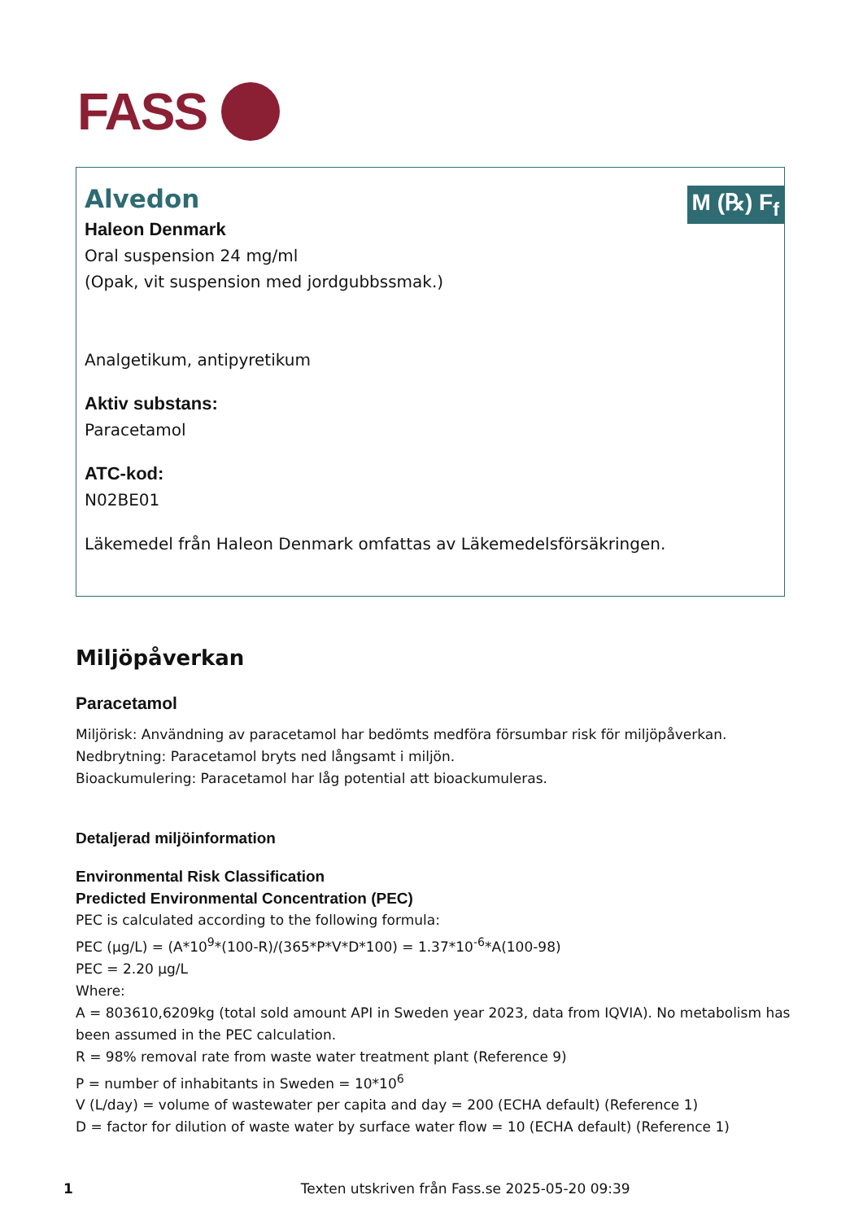FASS
M (℞) F<sub>f</sub>
Alvedon
Haleon Denmark
Oral suspension 24 mg/ml
(Opak, vit suspension med jordgubbssmak.)
Analgetikum, antipyretikum
Aktiv substans:
Paracetamol
ATC-kod:
N02BE01
Läkemedel från Haleon Denmark omfattas av Läkemedelsförsäkringen.
Miljöpåverkan
Paracetamol
Miljörisk: Användning av paracetamol har bedömts medföra försumbar risk för miljöpåverkan.
Nedbrytning: Paracetamol bryts ned långsamt i miljön.
Bioackumulering: Paracetamol har låg potential att bioackumuleras.
Detaljerad miljöinformation
Environmental Risk Classification
Predicted Environmental Concentration (PEC)
PEC is calculated according to the following formula:
PEC (μg/L) = (A*10<sup>9</sup>*(100-R)/(365*P*V*D*100) = 1.37*10<sup>-6</sup>*A(100-98)
PEC = 2.20 μg/L
Where:
A = 803610,6209kg (total sold amount API in Sweden year 2023, data from IQVIA). No metabolism has been assumed in the PEC calculation.
R = 98% removal rate from waste water treatment plant (Reference 9)
P = number of inhabitants in Sweden = 10*10<sup>6</sup>
V (L/day) = volume of wastewater per capita and day = 200 (ECHA default) (Reference 1)
D = factor for dilution of waste water by surface water flow = 10 (ECHA default) (Reference 1)
1 Texten utskriven från Fass.se 2025-05-20 09:39